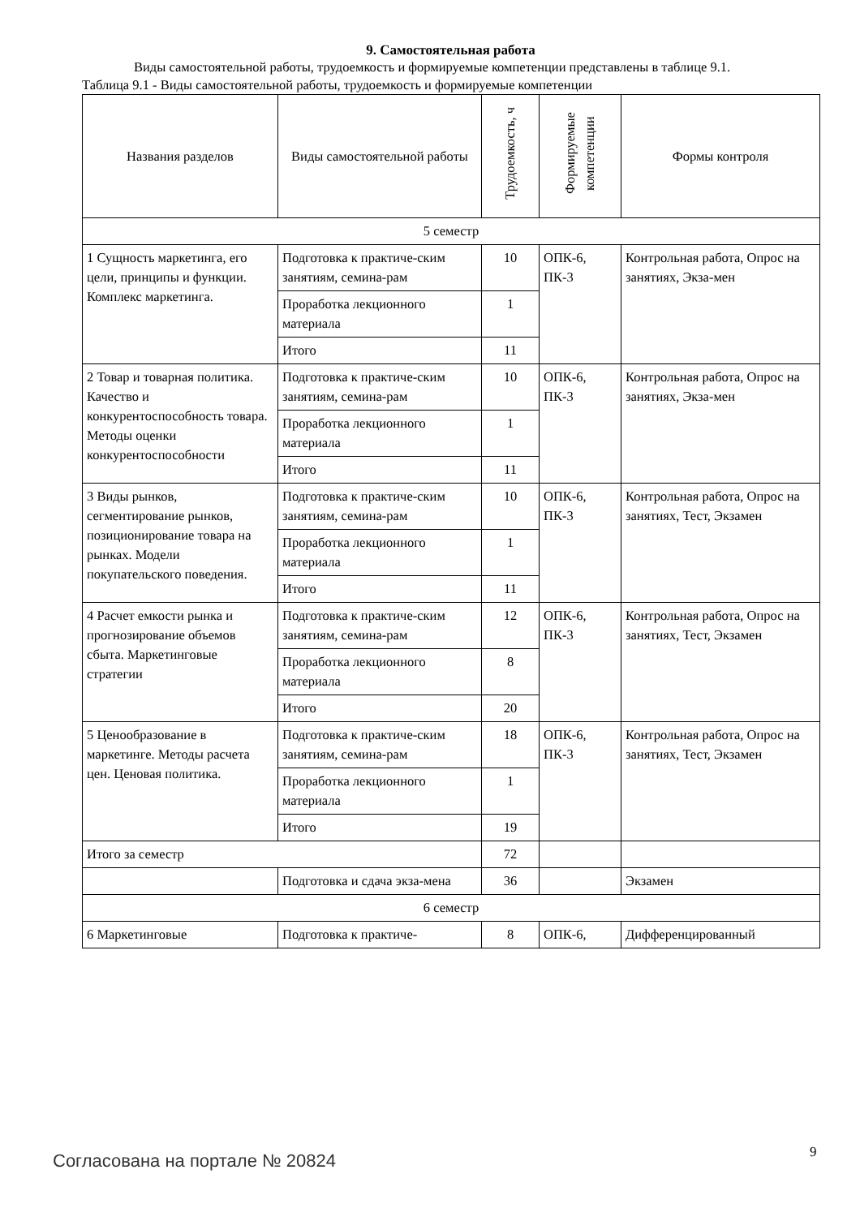9. Самостоятельная работа
Виды самостоятельной работы, трудоемкость и формируемые компетенции представлены в таблице 9.1.
Таблица 9.1 - Виды самостоятельной работы, трудоемкость и формируемые компетенции
| Названия разделов | Виды самостоятельной работы | Трудоемкость, ч | Формируемые компетенции | Формы контроля |
| --- | --- | --- | --- | --- |
| 5 семестр | | | | |
| 1 Сущность маркетинга, его цели, принципы и функции. Комплекс маркетинга. | Подготовка к практиче-ским занятиям, семина-рам | 10 | ОПК-6, ПК-3 | Контрольная работа, Опрос на занятиях, Экза-мен |
| | Проработка лекционного материала | 1 | | |
| | Итого | 11 | | |
| 2 Товар и товарная политика. Качество и конкурентоспособность товара. Методы оценки конкурентоспособности | Подготовка к практиче-ским занятиям, семина-рам | 10 | ОПК-6, ПК-3 | Контрольная работа, Опрос на занятиях, Экза-мен |
| | Проработка лекционного материала | 1 | | |
| | Итого | 11 | | |
| 3 Виды рынков, сегментирование рынков, позиционирование товара на рынках. Модели покупательского поведения. | Подготовка к практиче-ским занятиям, семина-рам | 10 | ОПК-6, ПК-3 | Контрольная работа, Опрос на занятиях, Тест, Экзамен |
| | Проработка лекционного материала | 1 | | |
| | Итого | 11 | | |
| 4 Расчет емкости рынка и прогнозирование объемов сбыта. Маркетинговые стратегии | Подготовка к практиче-ским занятиям, семина-рам | 12 | ОПК-6, ПК-3 | Контрольная работа, Опрос на занятиях, Тест, Экзамен |
| | Проработка лекционного материала | 8 | | |
| | Итого | 20 | | |
| 5 Ценообразование в маркетинге. Методы расчета цен. Ценовая политика. | Подготовка к практиче-ским занятиям, семина-рам | 18 | ОПК-6, ПК-3 | Контрольная работа, Опрос на занятиях, Тест, Экзамен |
| | Проработка лекционного материала | 1 | | |
| | Итого | 19 | | |
| Итого за семестр | | 72 | | |
| | Подготовка и сдача экза-мена | 36 | | Экзамен |
| 6 семестр | | | | |
| 6 Маркетинговые | Подготовка к практиче- | 8 | ОПК-6, | Дифференцированный |
Согласована на портале № 20824 9